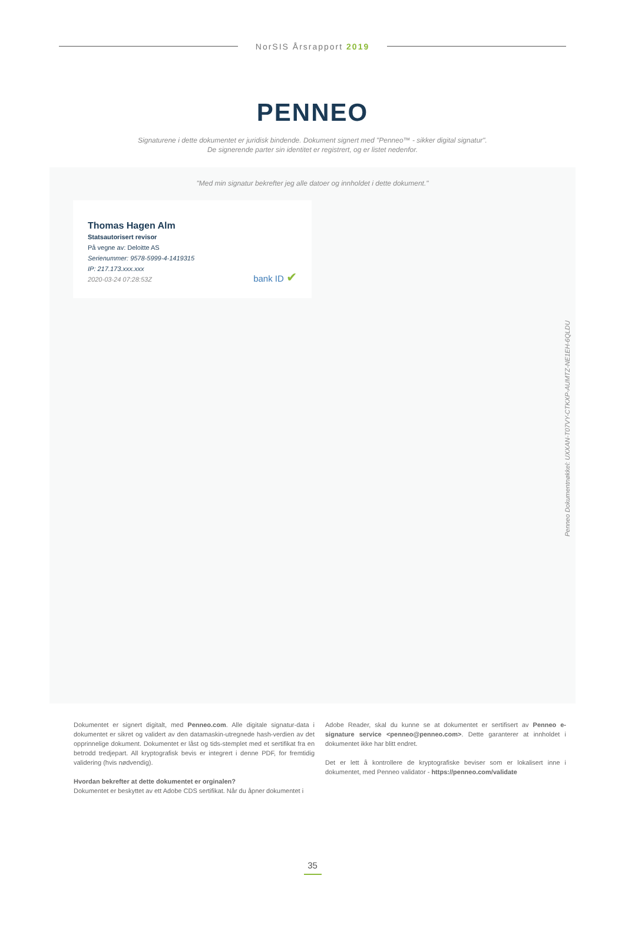NorSIS Årsrapport 2019
PENNEO
Signaturene i dette dokumentet er juridisk bindende. Dokument signert med "Penneo™ - sikker digital signatur".
De signerende parter sin identitet er registrert, og er listet nedenfor.
"Med min signatur bekrefter jeg alle datoer og innholdet i dette dokument."
Thomas Hagen Alm
Statsautorisert revisor
På vegne av: Deloitte AS
Serienummer: 9578-5999-4-1419315
IP: 217.173.xxx.xxx
2020-03-24 07:28:53Z
bank ID ✔
Penneo Dokumentnøkkel: UXXAN-T07VY-CTKXP-AUMTZ-NE1EH-6QLDU
Dokumentet er signert digitalt, med Penneo.com. Alle digitale signatur-data i dokumentet er sikret og validert av den datamaskin-utregnede hash-verdien av det opprinnelige dokument. Dokumentet er låst og tids-stemplet med et sertifikat fra en betrodd tredjepart. All kryptografisk bevis er integrert i denne PDF, for fremtidig validering (hvis nødvendig).
Hvordan bekrefter at dette dokumentet er orginalen?
Dokumentet er beskyttet av ett Adobe CDS sertifikat. Når du åpner dokumentet i
Adobe Reader, skal du kunne se at dokumentet er sertifisert av Penneo e-signature service <penneo@penneo.com>. Dette garanterer at innholdet i dokumentet ikke har blitt endret.
Det er lett å kontrollere de kryptografiske beviser som er lokalisert inne i dokumentet, med Penneo validator - https://penneo.com/validate
35